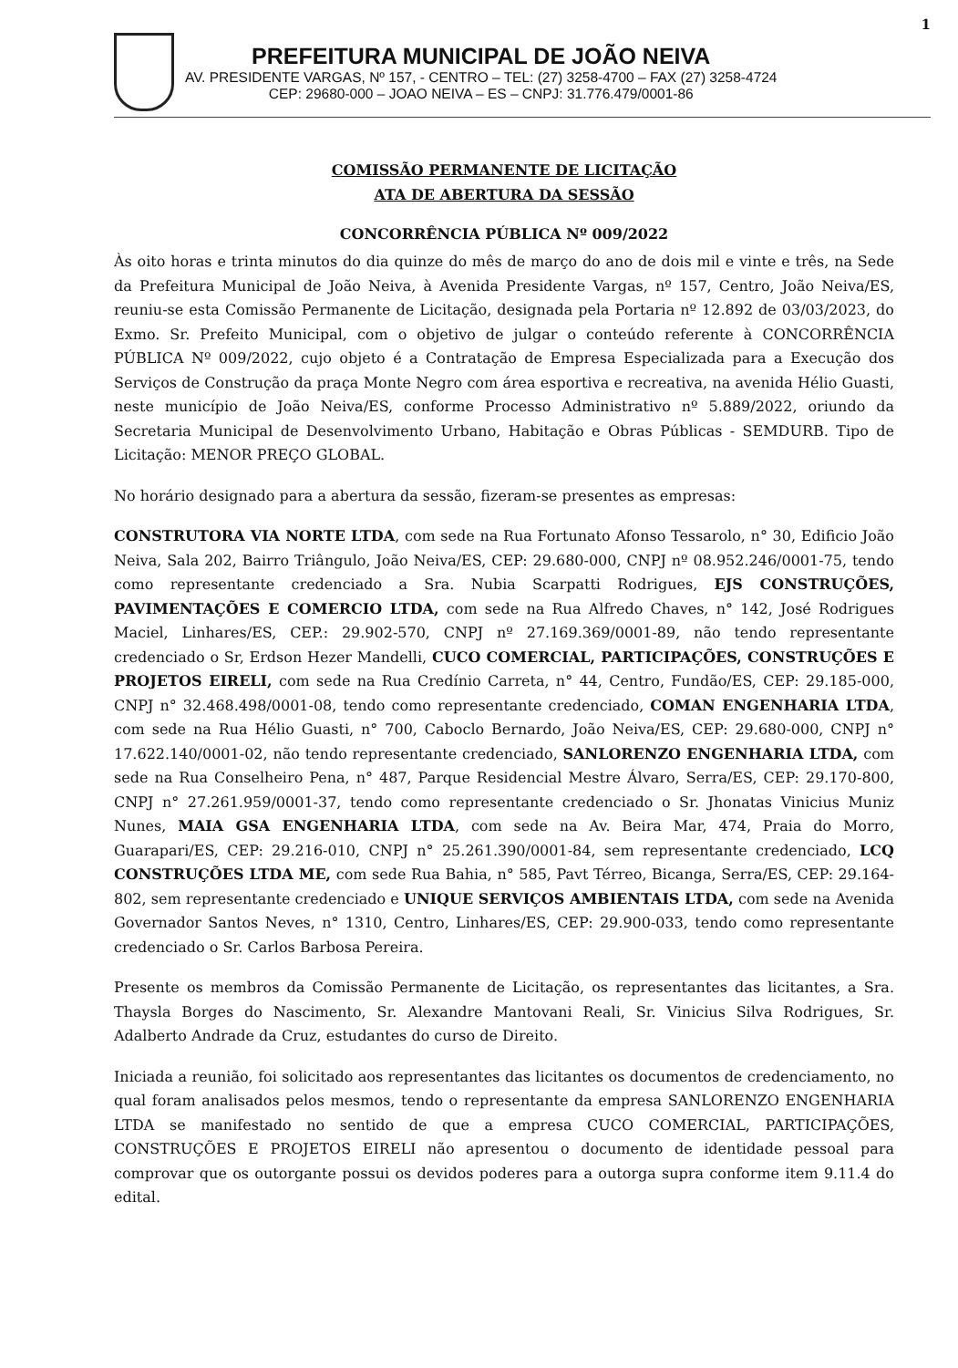1
PREFEITURA MUNICIPAL DE JOÃO NEIVA
AV. PRESIDENTE VARGAS, Nº 157, - CENTRO – TEL: (27) 3258-4700 – FAX (27) 3258-4724
CEP: 29680-000 – JOAO NEIVA – ES – CNPJ: 31.776.479/0001-86
COMISSÃO PERMANENTE DE LICITAÇÃO
ATA DE ABERTURA DA SESSÃO
CONCORRÊNCIA PÚBLICA Nº 009/2022
Às oito horas e trinta minutos do dia quinze do mês de março do ano de dois mil e vinte e três, na Sede da Prefeitura Municipal de João Neiva, à Avenida Presidente Vargas, nº 157, Centro, João Neiva/ES, reuniu-se esta Comissão Permanente de Licitação, designada pela Portaria nº 12.892 de 03/03/2023, do Exmo. Sr. Prefeito Municipal, com o objetivo de julgar o conteúdo referente à CONCORRÊNCIA PÚBLICA Nº 009/2022, cujo objeto é a Contratação de Empresa Especializada para a Execução dos Serviços de Construção da praça Monte Negro com área esportiva e recreativa, na avenida Hélio Guasti, neste município de João Neiva/ES, conforme Processo Administrativo nº 5.889/2022, oriundo da Secretaria Municipal de Desenvolvimento Urbano, Habitação e Obras Públicas - SEMDURB. Tipo de Licitação: MENOR PREÇO GLOBAL.
No horário designado para a abertura da sessão, fizeram-se presentes as empresas:
CONSTRUTORA VIA NORTE LTDA, com sede na Rua Fortunato Afonso Tessarolo, n° 30, Edificio João Neiva, Sala 202, Bairro Triângulo, João Neiva/ES, CEP: 29.680-000, CNPJ nº 08.952.246/0001-75, tendo como representante credenciado a Sra. Nubia Scarpatti Rodrigues, EJS CONSTRUÇÕES, PAVIMENTAÇÕES E COMERCIO LTDA, com sede na Rua Alfredo Chaves, n° 142, José Rodrigues Maciel, Linhares/ES, CEP.: 29.902-570, CNPJ nº 27.169.369/0001-89, não tendo representante credenciado o Sr, Erdson Hezer Mandelli, CUCO COMERCIAL, PARTICIPAÇÕES, CONSTRUÇÕES E PROJETOS EIRELI, com sede na Rua Credínio Carreta, n° 44, Centro, Fundão/ES, CEP: 29.185-000, CNPJ n° 32.468.498/0001-08, tendo como representante credenciado, COMAN ENGENHARIA LTDA, com sede na Rua Hélio Guasti, n° 700, Caboclo Bernardo, João Neiva/ES, CEP: 29.680-000, CNPJ n° 17.622.140/0001-02, não tendo representante credenciado, SANLORENZO ENGENHARIA LTDA, com sede na Rua Conselheiro Pena, n° 487, Parque Residencial Mestre Álvaro, Serra/ES, CEP: 29.170-800, CNPJ n° 27.261.959/0001-37, tendo como representante credenciado o Sr. Jhonatas Vinicius Muniz Nunes, MAIA GSA ENGENHARIA LTDA, com sede na Av. Beira Mar, 474, Praia do Morro, Guarapari/ES, CEP: 29.216-010, CNPJ n° 25.261.390/0001-84, sem representante credenciado, LCQ CONSTRUÇÕES LTDA ME, com sede Rua Bahia, n° 585, Pavt Térreo, Bicanga, Serra/ES, CEP: 29.164-802, sem representante credenciado e UNIQUE SERVIÇOS AMBIENTAIS LTDA, com sede na Avenida Governador Santos Neves, n° 1310, Centro, Linhares/ES, CEP: 29.900-033, tendo como representante credenciado o Sr. Carlos Barbosa Pereira.
Presente os membros da Comissão Permanente de Licitação, os representantes das licitantes, a Sra. Thaysla Borges do Nascimento, Sr. Alexandre Mantovani Reali, Sr. Vinicius Silva Rodrigues, Sr. Adalberto Andrade da Cruz, estudantes do curso de Direito.
Iniciada a reunião, foi solicitado aos representantes das licitantes os documentos de credenciamento, no qual foram analisados pelos mesmos, tendo o representante da empresa SANLORENZO ENGENHARIA LTDA se manifestado no sentido de que a empresa CUCO COMERCIAL, PARTICIPAÇÕES, CONSTRUÇÕES E PROJETOS EIRELI não apresentou o documento de identidade pessoal para comprovar que os outorgante possui os devidos poderes para a outorga supra conforme item 9.11.4 do edital.